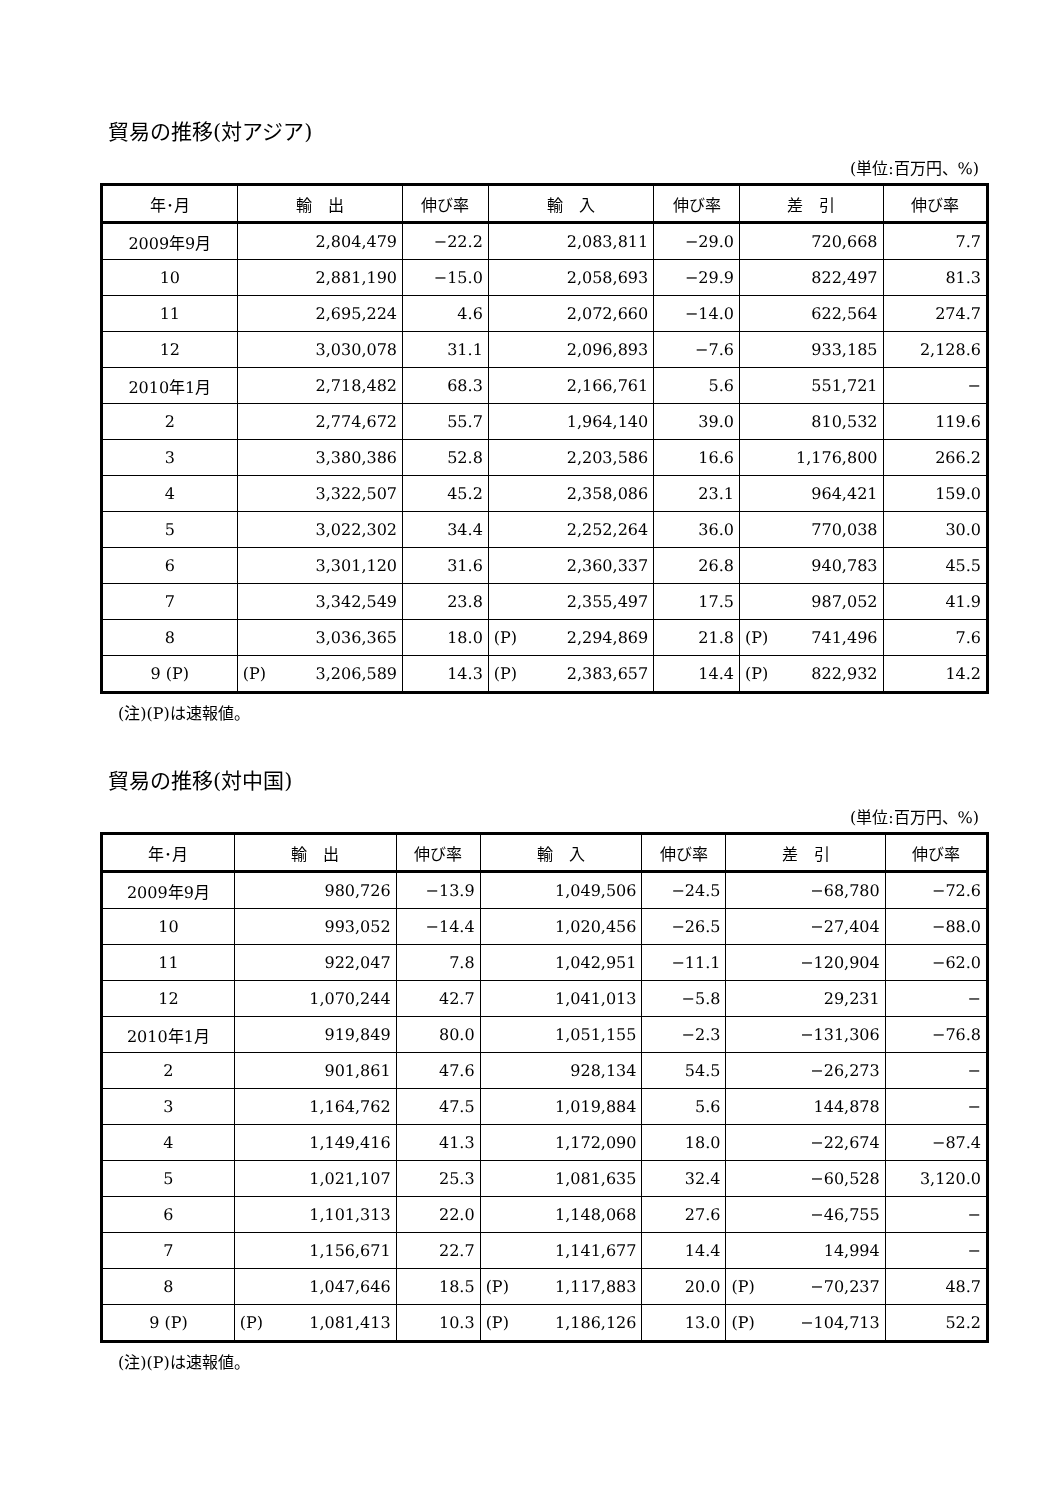貿易の推移(対アジア)
(単位:百万円、%)
| 年･月 | 輸 出 | 伸び率 | 輸 入 | 伸び率 | 差 引 | 伸び率 |
| --- | --- | --- | --- | --- | --- | --- |
| 2009年9月 | 2,804,479 | −22.2 | 2,083,811 | −29.0 | 720,668 | 7.7 |
| 10 | 2,881,190 | −15.0 | 2,058,693 | −29.9 | 822,497 | 81.3 |
| 11 | 2,695,224 | 4.6 | 2,072,660 | −14.0 | 622,564 | 274.7 |
| 12 | 3,030,078 | 31.1 | 2,096,893 | −7.6 | 933,185 | 2,128.6 |
| 2010年1月 | 2,718,482 | 68.3 | 2,166,761 | 5.6 | 551,721 | − |
| 2 | 2,774,672 | 55.7 | 1,964,140 | 39.0 | 810,532 | 119.6 |
| 3 | 3,380,386 | 52.8 | 2,203,586 | 16.6 | 1,176,800 | 266.2 |
| 4 | 3,322,507 | 45.2 | 2,358,086 | 23.1 | 964,421 | 159.0 |
| 5 | 3,022,302 | 34.4 | 2,252,264 | 36.0 | 770,038 | 30.0 |
| 6 | 3,301,120 | 31.6 | 2,360,337 | 26.8 | 940,783 | 45.5 |
| 7 | 3,342,549 | 23.8 | 2,355,497 | 17.5 | 987,052 | 41.9 |
| 8 | 3,036,365 | 18.0 | (P) 2,294,869 | 21.8 | (P) 741,496 | 7.6 |
| 9 (P) | (P) 3,206,589 | 14.3 | (P) 2,383,657 | 14.4 | (P) 822,932 | 14.2 |
(注)(P)は速報値。
貿易の推移(対中国)
(単位:百万円、%)
| 年･月 | 輸 出 | 伸び率 | 輸 入 | 伸び率 | 差 引 | 伸び率 |
| --- | --- | --- | --- | --- | --- | --- |
| 2009年9月 | 980,726 | −13.9 | 1,049,506 | −24.5 | −68,780 | −72.6 |
| 10 | 993,052 | −14.4 | 1,020,456 | −26.5 | −27,404 | −88.0 |
| 11 | 922,047 | 7.8 | 1,042,951 | −11.1 | −120,904 | −62.0 |
| 12 | 1,070,244 | 42.7 | 1,041,013 | −5.8 | 29,231 | − |
| 2010年1月 | 919,849 | 80.0 | 1,051,155 | −2.3 | −131,306 | −76.8 |
| 2 | 901,861 | 47.6 | 928,134 | 54.5 | −26,273 | − |
| 3 | 1,164,762 | 47.5 | 1,019,884 | 5.6 | 144,878 | − |
| 4 | 1,149,416 | 41.3 | 1,172,090 | 18.0 | −22,674 | −87.4 |
| 5 | 1,021,107 | 25.3 | 1,081,635 | 32.4 | −60,528 | 3,120.0 |
| 6 | 1,101,313 | 22.0 | 1,148,068 | 27.6 | −46,755 | − |
| 7 | 1,156,671 | 22.7 | 1,141,677 | 14.4 | 14,994 | − |
| 8 | 1,047,646 | 18.5 | (P) 1,117,883 | 20.0 | (P) −70,237 | 48.7 |
| 9 (P) | (P) 1,081,413 | 10.3 | (P) 1,186,126 | 13.0 | (P) −104,713 | 52.2 |
(注)(P)は速報値。